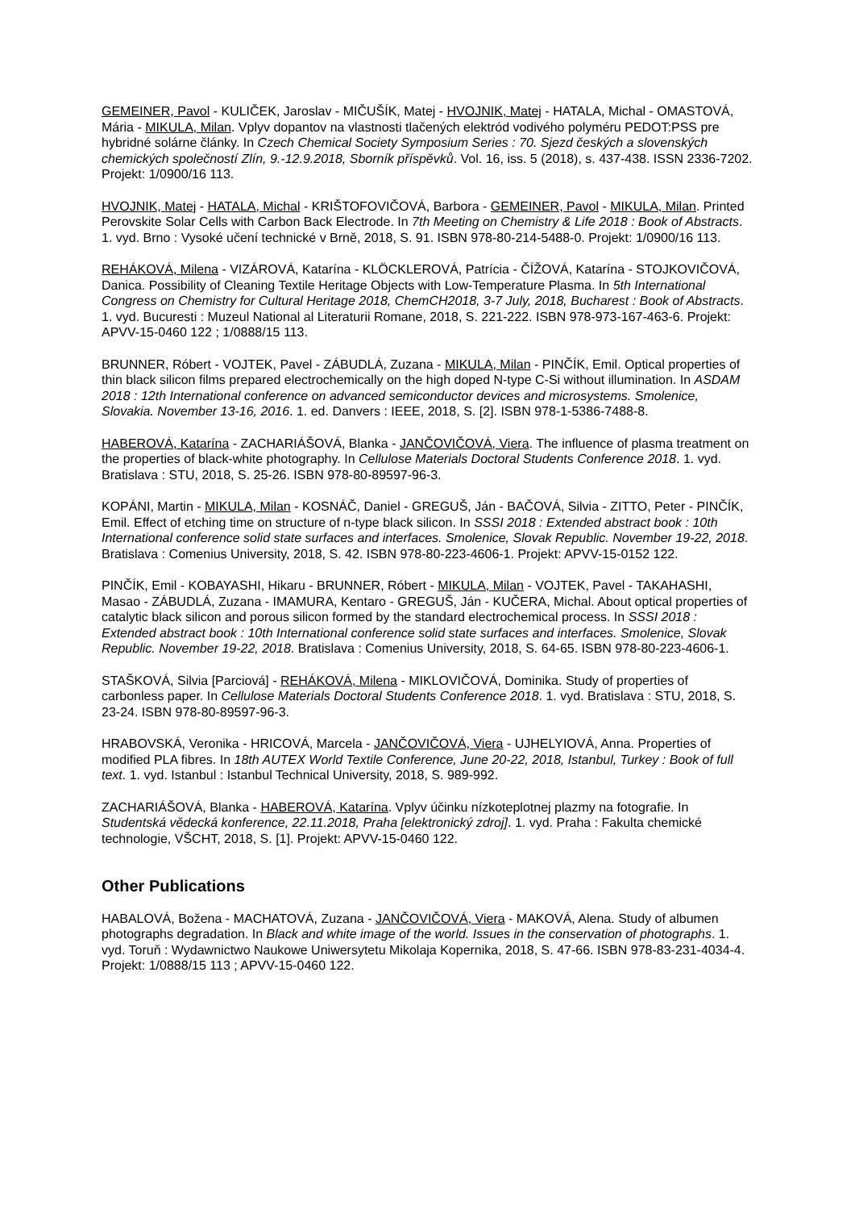GEMEINER, Pavol - KULIČEK, Jaroslav - MIČUŠÍK, Matej - HVOJNIK, Matej - HATALA, Michal - OMASTOVÁ, Mária - MIKULA, Milan. Vplyv dopantov na vlastnosti tlačených elektród vodivého polyméru PEDOT:PSS pre hybridné solárne články. In Czech Chemical Society Symposium Series : 70. Sjezd českých a slovenských chemických společností Zlín, 9.-12.9.2018, Sborník příspěvků. Vol. 16, iss. 5 (2018), s. 437-438. ISSN 2336-7202. Projekt: 1/0900/16 113.
HVOJNIK, Matej - HATALA, Michal - KRIŠTOFOVIČOVÁ, Barbora - GEMEINER, Pavol - MIKULA, Milan. Printed Perovskite Solar Cells with Carbon Back Electrode. In 7th Meeting on Chemistry & Life 2018 : Book of Abstracts. 1. vyd. Brno : Vysoké učení technické v Brně, 2018, S. 91. ISBN 978-80-214-5488-0. Projekt: 1/0900/16 113.
REHÁKOVÁ, Milena - VIZÁROVÁ, Katarína - KLÖCKLEROVÁ, Patrícia - ČÍŽOVÁ, Katarína - STOJKOVIČOVÁ, Danica. Possibility of Cleaning Textile Heritage Objects with Low-Temperature Plasma. In 5th International Congress on Chemistry for Cultural Heritage 2018, ChemCH2018, 3-7 July, 2018, Bucharest : Book of Abstracts. 1. vyd. Bucuresti : Muzeul National al Literaturii Romane, 2018, S. 221-222. ISBN 978-973-167-463-6. Projekt: APVV-15-0460 122 ; 1/0888/15 113.
BRUNNER, Róbert - VOJTEK, Pavel - ZÁBUDLÁ, Zuzana - MIKULA, Milan - PINČÍK, Emil. Optical properties of thin black silicon films prepared electrochemically on the high doped N-type C-Si without illumination. In ASDAM 2018 : 12th International conference on advanced semiconductor devices and microsystems. Smolenice, Slovakia. November 13-16, 2016. 1. ed. Danvers : IEEE, 2018, S. [2]. ISBN 978-1-5386-7488-8.
HABEROVÁ, Katarína - ZACHARIÁŠOVÁ, Blanka - JANČOVIČOVÁ, Viera. The influence of plasma treatment on the properties of black-white photography. In Cellulose Materials Doctoral Students Conference 2018. 1. vyd. Bratislava : STU, 2018, S. 25-26. ISBN 978-80-89597-96-3.
KOPÁNI, Martin - MIKULA, Milan - KOSNÁČ, Daniel - GREGUŠ, Ján - BAČOVÁ, Silvia - ZITTO, Peter - PINČÍK, Emil. Effect of etching time on structure of n-type black silicon. In SSSI 2018 : Extended abstract book : 10th International conference solid state surfaces and interfaces. Smolenice, Slovak Republic. November 19-22, 2018. Bratislava : Comenius University, 2018, S. 42. ISBN 978-80-223-4606-1. Projekt: APVV-15-0152 122.
PINČÍK, Emil - KOBAYASHI, Hikaru - BRUNNER, Róbert - MIKULA, Milan - VOJTEK, Pavel - TAKAHASHI, Masao - ZÁBUDLÁ, Zuzana - IMAMURA, Kentaro - GREGUŠ, Ján - KUČERA, Michal. About optical properties of catalytic black silicon and porous silicon formed by the standard electrochemical process. In SSSI 2018 : Extended abstract book : 10th International conference solid state surfaces and interfaces. Smolenice, Slovak Republic. November 19-22, 2018. Bratislava : Comenius University, 2018, S. 64-65. ISBN 978-80-223-4606-1.
STAŠKOVÁ, Silvia [Parciová] - REHÁKOVÁ, Milena - MIKLOVIČOVÁ, Dominika. Study of properties of carbonless paper. In Cellulose Materials Doctoral Students Conference 2018. 1. vyd. Bratislava : STU, 2018, S. 23-24. ISBN 978-80-89597-96-3.
HRABOVSKÁ, Veronika - HRICOVÁ, Marcela - JANČOVIČOVÁ, Viera - UJHELYIOVÁ, Anna. Properties of modified PLA fibres. In 18th AUTEX World Textile Conference, June 20-22, 2018, Istanbul, Turkey : Book of full text. 1. vyd. Istanbul : Istanbul Technical University, 2018, S. 989-992.
ZACHARIÁŠOVÁ, Blanka - HABEROVÁ, Katarína. Vplyv účinku nízkoteplotnej plazmy na fotografie. In Studentská vědecká konference, 22.11.2018, Praha [elektronický zdroj]. 1. vyd. Praha : Fakulta chemické technologie, VŠCHT, 2018, S. [1]. Projekt: APVV-15-0460 122.
Other Publications
HABALOVÁ, Božena - MACHATOVÁ, Zuzana - JANČOVIČOVÁ, Viera - MAKOVÁ, Alena. Study of albumen photographs degradation. In Black and white image of the world. Issues in the conservation of photographs. 1. vyd. Toruň : Wydawnictwo Naukowe Uniwersytetu Mikolaja Kopernika, 2018, S. 47-66. ISBN 978-83-231-4034-4. Projekt: 1/0888/15 113 ; APVV-15-0460 122.